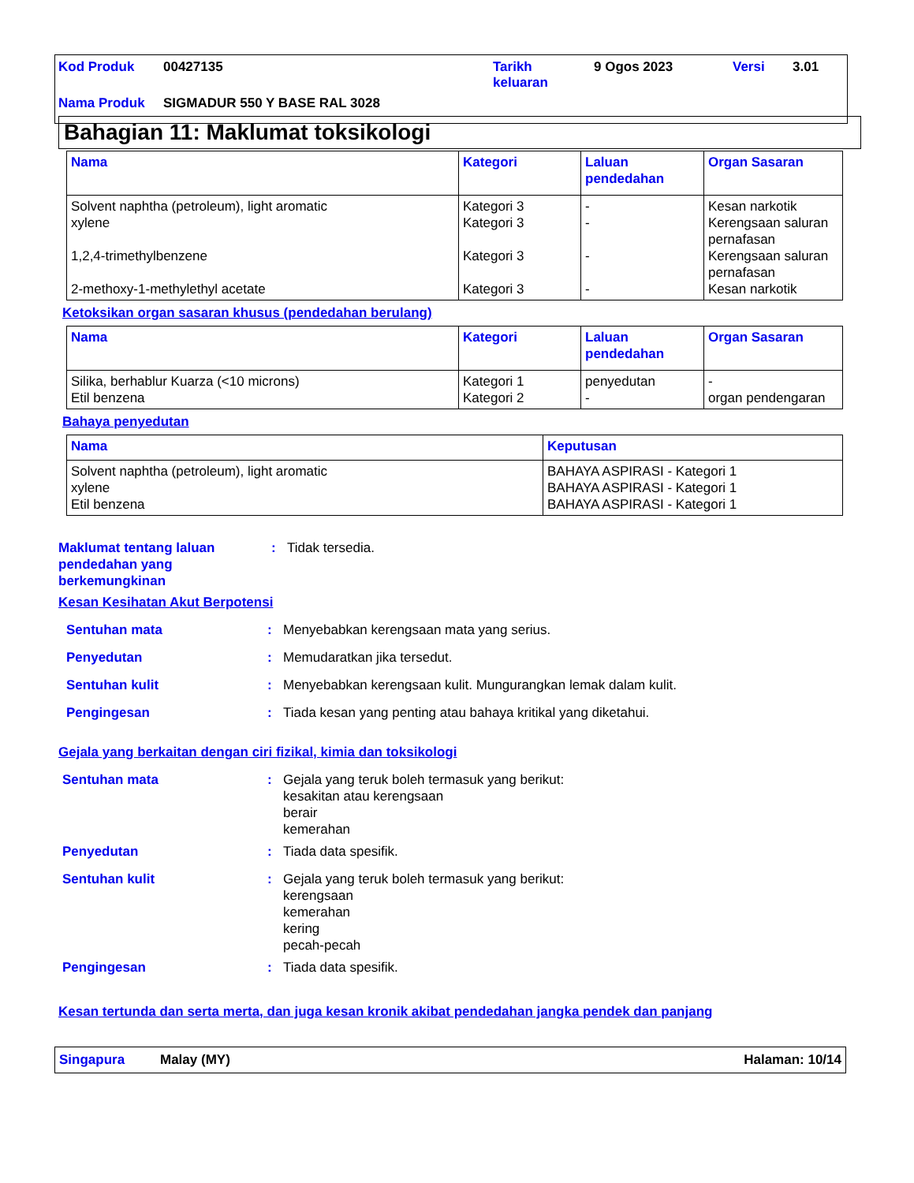Kod Produk 00427135 Tarikh
keluaran 9 Ogos 2023 Versi 3.01
Nama Produk SIGMADUR 550 Y BASE RAL 3028
Bahagian 11: Maklumat toksikologi
| Nama | Kategori | Laluan pendedahan | Organ Sasaran |
| --- | --- | --- | --- |
| Solvent naphtha (petroleum), light aromatic xylene 1,2,4-trimethylbenzene 2-methoxy-1-methylethyl acetate | Kategori 3 Kategori 3 Kategori 3 Kategori 3 | - - - - | Kesan narkotik Kerengsaan saluran pernafasan Kerengsaan saluran pernafasan Kesan narkotik |
Ketoksikan organ sasaran khusus (pendedahan berulang)
| Nama | Kategori | Laluan pendedahan | Organ Sasaran |
| --- | --- | --- | --- |
| Silika, berhablur Kuarza (<10 microns) Etil benzena | Kategori 1 Kategori 2 | penyedutan - | - organ pendengaran |
Bahaya penyedutan
| Nama | Keputusan |
| --- | --- |
| Solvent naphtha (petroleum), light aromatic xylene Etil benzena | BAHAYA ASPIRASI - Kategori 1 BAHAYA ASPIRASI - Kategori 1 BAHAYA ASPIRASI - Kategori 1 |
Maklumat tentang laluan pendedahan yang berkemungkinan: Tidak tersedia.
Kesan Kesihatan Akut Berpotensi
Sentuhan mata: Menyebabkan kerengsaan mata yang serius.
Penyedutan: Memudaratkan jika tersedut.
Sentuhan kulit: Menyebabkan kerengsaan kulit. Mungurangkan lemak dalam kulit.
Pengingesan: Tiada kesan yang penting atau bahaya kritikal yang diketahui.
Gejala yang berkaitan dengan ciri fizikal, kimia dan toksikologi
Sentuhan mata: Gejala yang teruk boleh termasuk yang berikut:
kesakitan atau kerengsaan
berair
kemerahan
Penyedutan: Tiada data spesifik.
Sentuhan kulit: Gejala yang teruk boleh termasuk yang berikut:
kerengsaan
kemerahan
kering
pecah-pecah
Pengingesan: Tiada data spesifik.
Kesan tertunda dan serta merta, dan juga kesan kronik akibat pendedahan jangka pendek dan panjang
Singapura Malay (MY) Halaman: 10/14